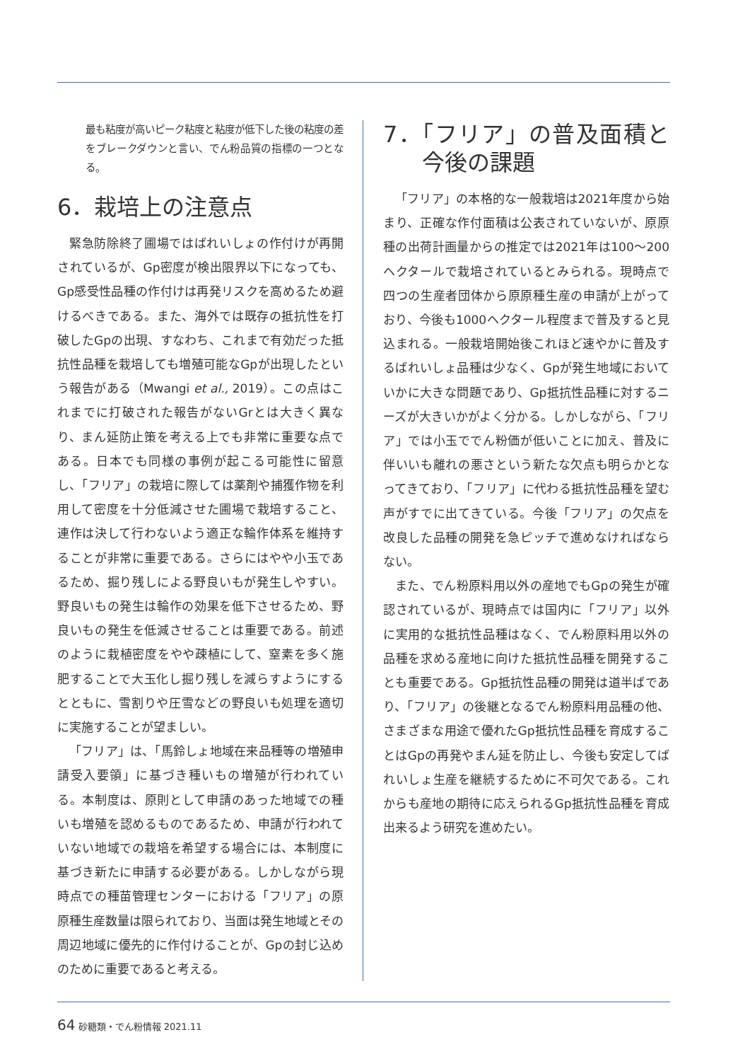最も粘度が高いピーク粘度と粘度が低下した後の粘度の差をブレークダウンと言い、でん粉品質の指標の一つとなる。
6．栽培上の注意点
緊急防除終了圃場ではばれいしょの作付けが再開されているが、Gp密度が検出限界以下になっても、Gp感受性品種の作付けは再発リスクを高めるため避けるべきである。また、海外では既存の抵抗性を打破したGpの出現、すなわち、これまで有効だった抵抗性品種を栽培しても増殖可能なGpが出現したという報告がある（Mwangi et al., 2019）。この点はこれまでに打破された報告がないGrとは大きく異なり、まん延防止策を考える上でも非常に重要な点である。日本でも同様の事例が起こる可能性に留意し、「フリア」の栽培に際しては薬剤や捕獲作物を利用して密度を十分低減させた圃場で栽培すること、連作は決して行わないよう適正な輪作体系を維持することが非常に重要である。さらにはやや小玉であるため、掘り残しによる野良いもが発生しやすい。野良いもの発生は輪作の効果を低下させるため、野良いもの発生を低減させることは重要である。前述のように栽植密度をやや疎植にして、窒素を多く施肥することで大玉化し掘り残しを減らすようにするとともに、雪割りや圧雪などの野良いも処理を適切に実施することが望ましい。
「フリア」は、「馬鈴しょ地域在来品種等の増殖申請受入要領」に基づき種いもの増殖が行われている。本制度は、原則として申請のあった地域での種いも増殖を認めるものであるため、申請が行われていない地域での栽培を希望する場合には、本制度に基づき新たに申請する必要がある。しかしながら現時点での種苗管理センターにおける「フリア」の原原種生産数量は限られており、当面は発生地域とその周辺地域に優先的に作付けることが、Gpの封じ込めのために重要であると考える。
7．「フリア」の普及面積と今後の課題
「フリア」の本格的な一般栽培は2021年度から始まり、正確な作付面積は公表されていないが、原原種の出荷計画量からの推定では2021年は100～200ヘクタールで栽培されているとみられる。現時点で四つの生産者団体から原原種生産の申請が上がっており、今後も1000ヘクタール程度まで普及すると見込まれる。一般栽培開始後これほど速やかに普及するばれいしょ品種は少なく、Gpが発生地域においていかに大きな問題であり、Gp抵抗性品種に対するニーズが大きいかがよく分かる。しかしながら、「フリア」では小玉ででん粉価が低いことに加え、普及に伴いいも離れの悪さという新たな欠点も明らかとなってきており、「フリア」に代わる抵抗性品種を望む声がすでに出てきている。今後「フリア」の欠点を改良した品種の開発を急ピッチで進めなければならない。
また、でん粉原料用以外の産地でもGpの発生が確認されているが、現時点では国内に「フリア」以外に実用的な抵抗性品種はなく、でん粉原料用以外の品種を求める産地に向けた抵抗性品種を開発することも重要である。Gp抵抗性品種の開発は道半ばであり、「フリア」の後継となるでん粉原料用品種の他、さまざまな用途で優れたGp抵抗性品種を育成することはGpの再発やまん延を防止し、今後も安定してばれいしょ生産を継続するために不可欠である。これからも産地の期待に応えられるGp抵抗性品種を育成出来るよう研究を進めたい。
64 砂糖類・でん粉情報 2021.11